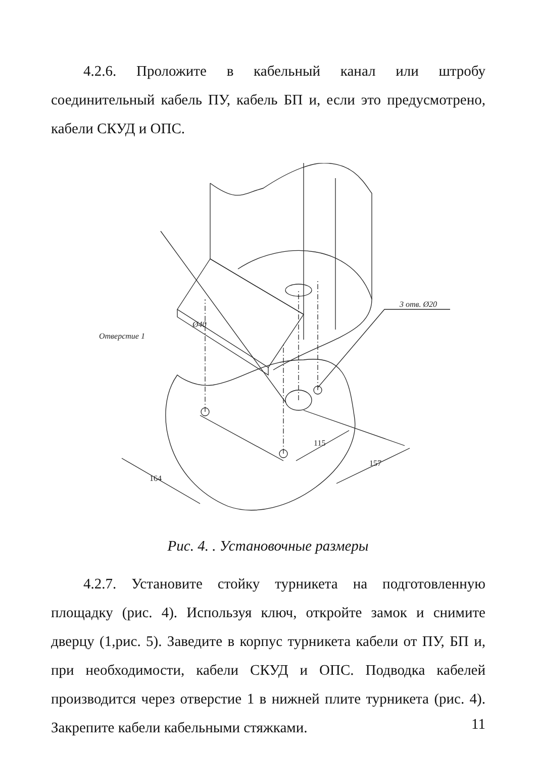4.2.6. Проложите в кабельный канал или штробу соединительный кабель ПУ, кабель БП и, если это предусмотрено, кабели СКУД и ОПС.
Ø40
Отверстие 1
3 отв. Ø20
115
157
164
Рис. 4. . Установочные размеры
4.2.7. Установите стойку турникета на подготовленную площадку (рис. 4). Используя ключ, откройте замок и снимите дверцу (1,рис. 5). Заведите в корпус турникета кабели от ПУ, БП и, при необходимости, кабели СКУД и ОПС. Подводка кабелей производится через отверстие 1 в нижней плите турникета (рис. 4). Закрепите кабели кабельными стяжками.
11